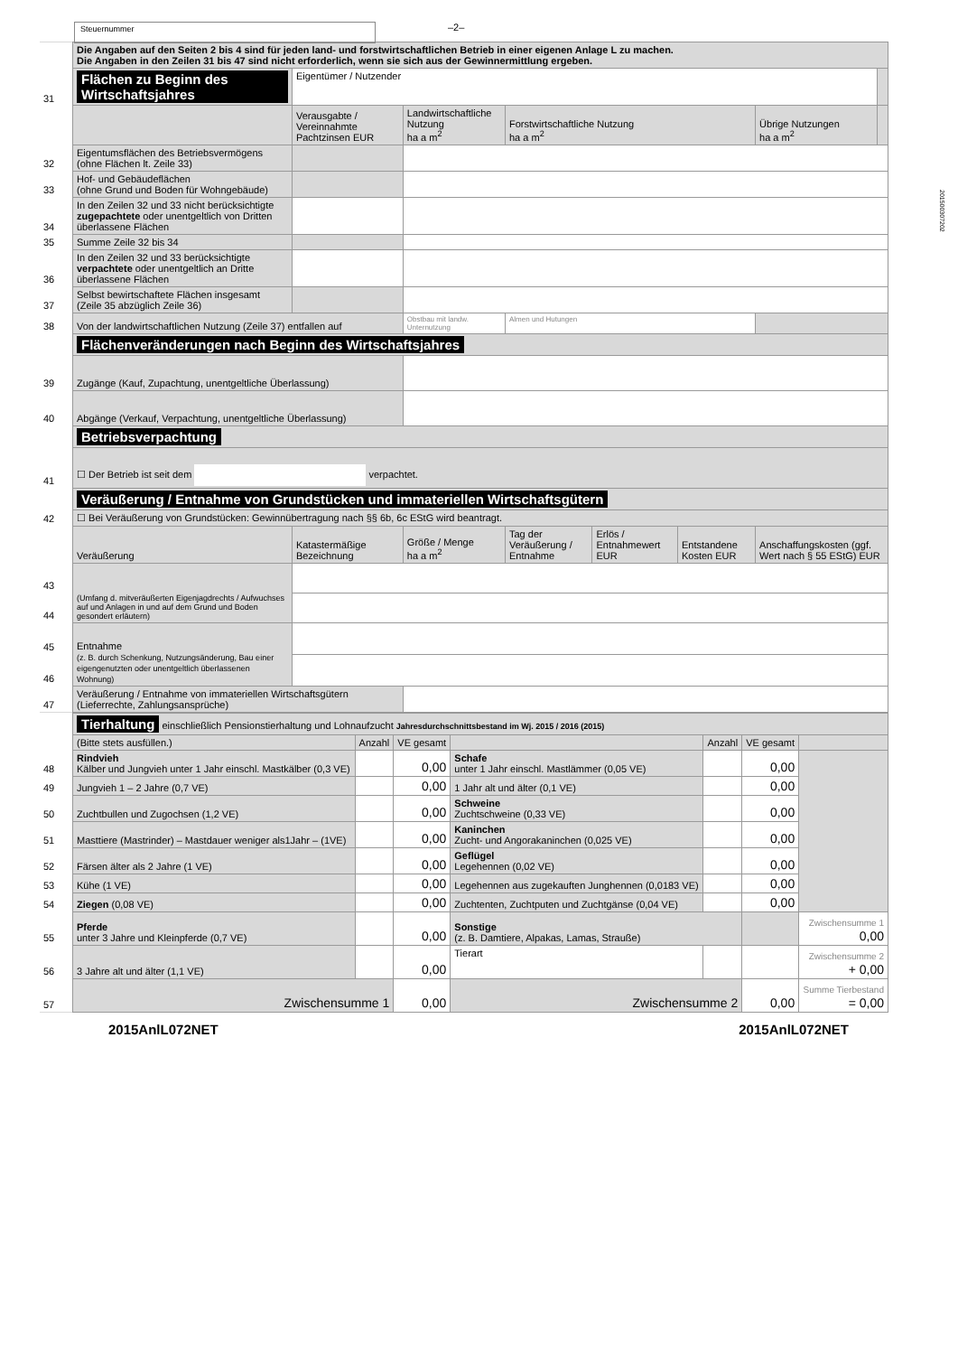Steuernummer
–2–
| | Die Angaben auf den Seiten 2 bis 4 sind für jeden land- und forstwirtschaftlichen Betrieb in einer eigenen Anlage L zu machen. Die Angaben in den Zeilen 31 bis 47 sind nicht erforderlich, wenn sie sich aus der Gewinnermittlung ergeben. | | | | | | | |
| 31 | Flächen zu Beginn des Wirtschaftsjahres | Eigentümer / Nutzender | | | | | | |
| | | Verausgabte / Vereinnahmte Pachtzinsen EUR | Landwirtschaftliche Nutzung ha a m<sup>2</sup> | Forstwirtschaftliche Nutzung ha a m<sup>2</sup> | | | Übrige Nutzungen ha a m<sup>2</sup> | |
| 32 | Eigentumsflächen des Betriebsvermögens (ohne Flächen lt. Zeile 33) | | | | | | | |
| 33 | Hof- und Gebäudeflächen (ohne Grund und Boden für Wohngebäude) | | | | | | | |
| 34 | In den Zeilen 32 und 33 nicht berücksichtigte zugepachtete oder unentgeltlich von Dritten überlassene Flächen | | | | | | | |
| 35 | Summe Zeile 32 bis 34 | | | | | | | |
| 36 | In den Zeilen 32 und 33 berücksichtigte verpachtete oder unentgeltlich an Dritte überlassene Flächen | | | | | | | |
| 37 | Selbst bewirtschaftete Flächen insgesamt (Zeile 35 abzüglich Zeile 36) | | | | | | | |
| 38 | Von der landwirtschaftlichen Nutzung (Zeile 37) entfallen auf | | Obstbau mit landw. Unternutzung | Almen und Hutungen | | | | |
| | Flächenveränderungen nach Beginn des Wirtschaftsjahres | | | | | | | |
| 39 | Zugänge (Kauf, Zupachtung, unentgeltliche Überlassung) | | | | | | | |
| 40 | Abgänge (Verkauf, Verpachtung, unentgeltliche Überlassung) | | | | | | | |
| | Betriebsverpachtung | | | | | | | |
| 41 | ☐ Der Betrieb ist seit dem verpachtet. | | | | | | | |
| | Veräußerung / Entnahme von Grundstücken und immateriellen Wirtschaftsgütern | | | | | | | |
| 42 | ☐ Bei Veräußerung von Grundstücken: Gewinnübertragung nach §§ 6b, 6c EStG wird beantragt. | | | | | | | |
| | Veräußerung | Katastermäßige Bezeichnung | Größe / Menge ha a m<sup>2</sup> | Tag der Veräußerung / Entnahme | Erlös / Entnahmewert EUR | Entstandene Kosten EUR | Anschaffungskosten (ggf. Wert nach § 55 EStG) EUR | |
| 43 | (Umfang d. mitveräußerten Eigenjagdrechts / Aufwuchses auf und Anlagen in und auf dem Grund und Boden gesondert erläutern) | | | | | | | |
| 44 | | | | | | | | |
| 45 | Entnahme (z. B. durch Schenkung, Nutzungsänderung, Bau einer eigengenutzten oder unentgeltlich überlassenen Wohnung) | | | | | | | |
| 46 | | | | | | | | |
| 47 | Veräußerung / Entnahme von immateriellen Wirtschaftsgütern (Lieferrechte, Zahlungsansprüche) | | | | | | | |
| | Tierhaltung einschließlich Pensionstierhaltung und Lohnaufzucht Jahresdurchschnittsbestand im Wj. 2015 / 2016 (2015) | | | | | | |
| | (Bitte stets ausfüllen.) | Anzahl | VE gesamt | | Anzahl | VE gesamt | |
| 48 | Rindvieh Kälber und Jungvieh unter 1 Jahr einschl. Mastkälber (0,3 VE) | | 0,00 | Schafe unter 1 Jahr einschl. Mastlämmer (0,05 VE) | | 0,00 | |
| 49 | Jungvieh 1 – 2 Jahre (0,7 VE) | | 0,00 | 1 Jahr alt und älter (0,1 VE) | | 0,00 | |
| 50 | Zuchtbullen und Zugochsen (1,2 VE) | | 0,00 | Schweine Zuchtschweine (0,33 VE) | | 0,00 | |
| 51 | Masttiere (Mastrinder) – Mastdauer weniger als1Jahr – (1VE) | | 0,00 | Kaninchen Zucht- und Angorakaninchen (0,025 VE) | | 0,00 | |
| 52 | Färsen älter als 2 Jahre (1 VE) | | 0,00 | Geflügel Legehennen (0,02 VE) | | 0,00 | |
| 53 | Kühe (1 VE) | | 0,00 | Legehennen aus zugekauften Junghennen (0,0183 VE) | | 0,00 | |
| 54 | Ziegen (0,08 VE) | | 0,00 | Zuchtenten, Zuchtputen und Zuchtgänse (0,04 VE) | | 0,00 | |
| 55 | Pferde unter 3 Jahre und Kleinpferde (0,7 VE) | | 0,00 | Sonstige (z. B. Damtiere, Alpakas, Lamas, Strauße) | | | Zwischensumme 1 0,00 |
| 56 | 3 Jahre alt und älter (1,1 VE) | | 0,00 | Tierart | | | Zwischensumme 2 + 0,00 |
| 57 | Zwischensumme 1 | | 0,00 | Zwischensumme 2 | | 0,00 | Summe Tierbestand = 0,00 |
2015AnlL072NET 2015AnlL072NET
201500307202